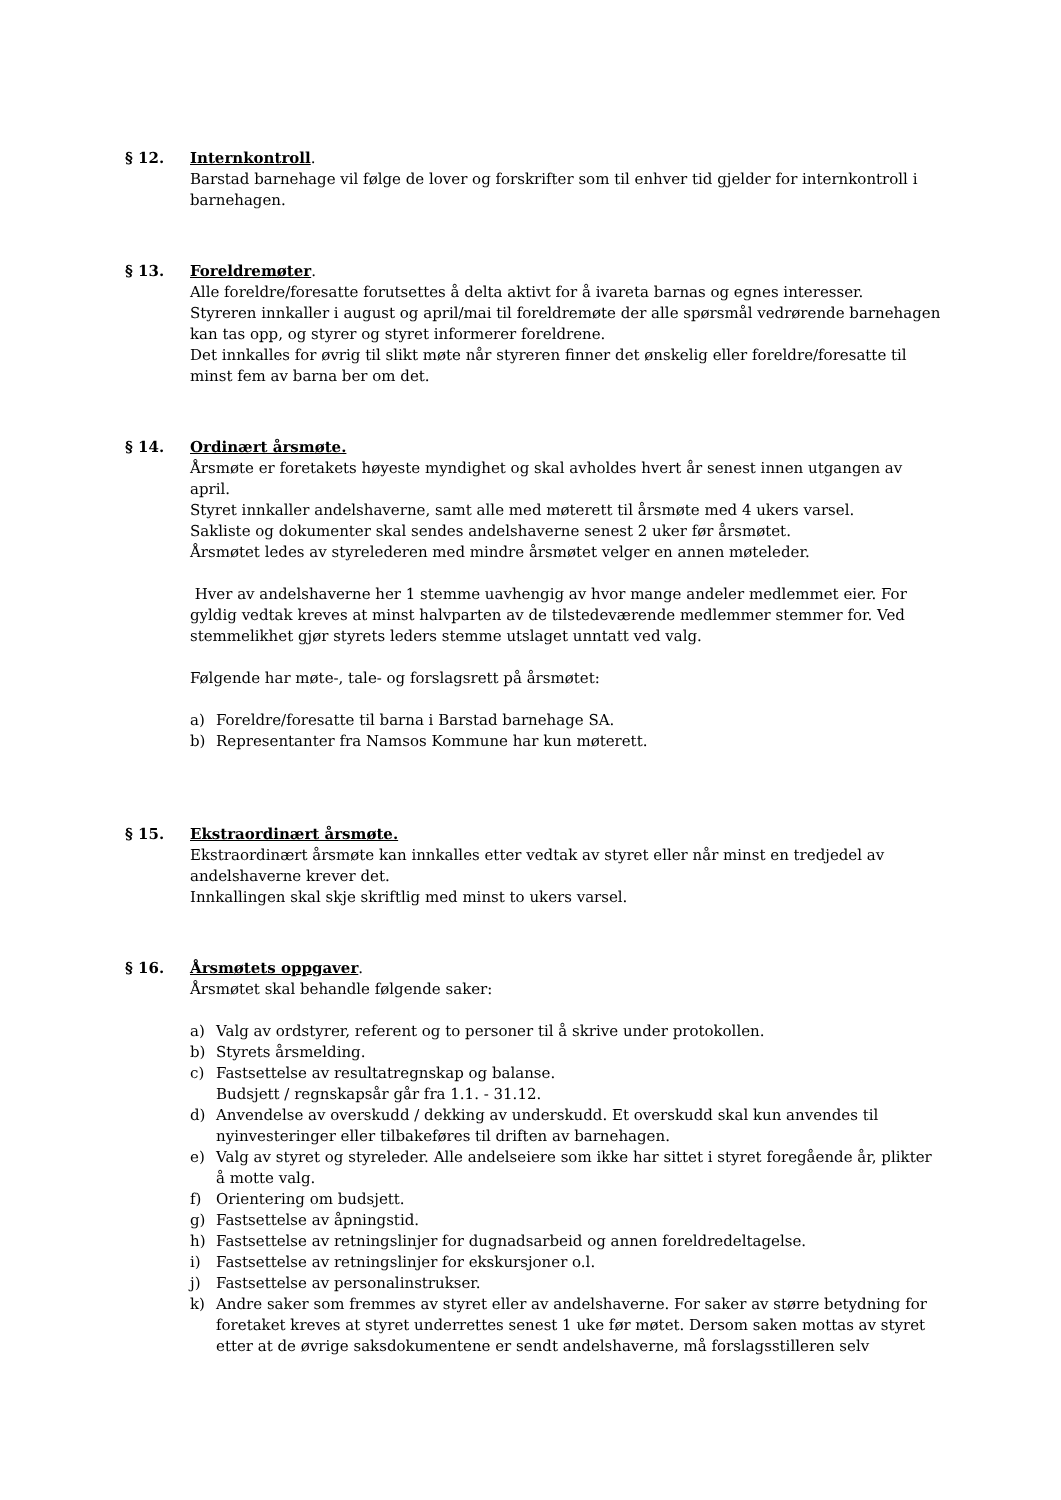§ 12. Internkontroll.
Barstad barnehage vil følge de lover og forskrifter som til enhver tid gjelder for internkontroll i barnehagen.
§ 13. Foreldremøter.
Alle foreldre/foresatte forutsettes å delta aktivt for å ivareta barnas og egnes interesser.
Styreren innkaller i august og april/mai til foreldremøte der alle spørsmål vedrørende barnehagen kan tas opp, og styrer og styret informerer foreldrene.
Det innkalles for øvrig til slikt møte når styreren finner det ønskelig eller foreldre/foresatte til minst fem av barna ber om det.
§ 14. Ordinært årsmøte.
Årsmøte er foretakets høyeste myndighet og skal avholdes hvert år senest innen utgangen av april.
Styret innkaller andelshaverne, samt alle med møterett til årsmøte med 4 ukers varsel.
Sakliste og dokumenter skal sendes andelshaverne senest 2 uker før årsmøtet.
Årsmøtet ledes av styrelederen med mindre årsmøtet velger en annen møteleder.
Hver av andelshaverne her 1 stemme uavhengig av hvor mange andeler medlemmet eier. For gyldig vedtak kreves at minst halvparten av de tilstedeværende medlemmer stemmer for. Ved stemmelikhet gjør styrets leders stemme utslaget unntatt ved valg.
Følgende har møte-, tale- og forslagsrett på årsmøtet:
a) Foreldre/foresatte til barna i Barstad barnehage SA.
b) Representanter fra Namsos Kommune har kun møterett.
§ 15. Ekstraordinært årsmøte.
Ekstraordinært årsmøte kan innkalles etter vedtak av styret eller når minst en tredjedel av andelshaverne krever det.
Innkallingen skal skje skriftlig med minst to ukers varsel.
§ 16. Årsmøtets oppgaver.
Årsmøtet skal behandle følgende saker:
a) Valg av ordstyrer, referent og to personer til å skrive under protokollen.
b) Styrets årsmelding.
c) Fastsettelse av resultatregnskap og balanse.
Budsjett / regnskapsår går fra 1.1. - 31.12.
d) Anvendelse av overskudd / dekking av underskudd. Et overskudd skal kun anvendes til nyinvesteringer eller tilbakeføres til driften av barnehagen.
e) Valg av styret og styreleder. Alle andelseiere som ikke har sittet i styret foregående år, plikter å motte valg.
f) Orientering om budsjett.
g) Fastsettelse av åpningstid.
h) Fastsettelse av retningslinjer for dugnadsarbeid og annen foreldredeltagelse.
i) Fastsettelse av retningslinjer for ekskursjoner o.l.
j) Fastsettelse av personalinstrukser.
k) Andre saker som fremmes av styret eller av andelshaverne. For saker av større betydning for foretaket kreves at styret underrettes senest 1 uke før møtet. Dersom saken mottas av styret etter at de øvrige saksdokumentene er sendt andelshaverne, må forslagsstilleren selv